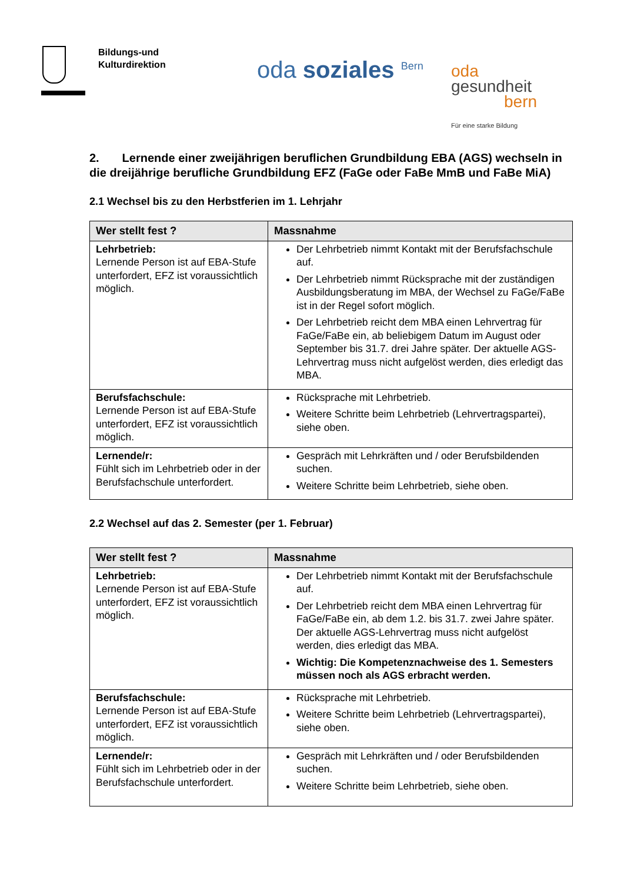Bildungs-und
Kulturdirektion
oda soziales <sup>Bern</sup>
oda
gesundheit
bern
Für eine starke Bildung
2. Lernende einer zweijährigen beruflichen Grundbildung EBA (AGS) wechseln in die dreijährige berufliche Grundbildung EFZ (FaGe oder FaBe MmB und FaBe MiA)
2.1 Wechsel bis zu den Herbstferien im 1. Lehrjahr
| Wer stellt fest ? | Massnahme |
| --- | --- |
| Lehrbetrieb: Lernende Person ist auf EBA-Stufe unterfordert, EFZ ist voraussichtlich möglich. | Der Lehrbetrieb nimmt Kontakt mit der Berufsfachschule auf. Der Lehrbetrieb nimmt Rücksprache mit der zuständigen Ausbildungsberatung im MBA, der Wechsel zu FaGe/FaBe ist in der Regel sofort möglich. Der Lehrbetrieb reicht dem MBA einen Lehrvertrag für FaGe/FaBe ein, ab beliebigem Datum im August oder September bis 31.7. drei Jahre später. Der aktuelle AGS-Lehrvertrag muss nicht aufgelöst werden, dies erledigt das MBA. |
| Berufsfachschule: Lernende Person ist auf EBA-Stufe unterfordert, EFZ ist voraussichtlich möglich. | Rücksprache mit Lehrbetrieb. Weitere Schritte beim Lehrbetrieb (Lehrvertragspartei), siehe oben. |
| Lernende/r: Fühlt sich im Lehrbetrieb oder in der Berufsfachschule unterfordert. | Gespräch mit Lehrkräften und / oder Berufsbildenden suchen. Weitere Schritte beim Lehrbetrieb, siehe oben. |
2.2 Wechsel auf das 2. Semester (per 1. Februar)
| Wer stellt fest ? | Massnahme |
| --- | --- |
| Lehrbetrieb: Lernende Person ist auf EBA-Stufe unterfordert, EFZ ist voraussichtlich möglich. | Der Lehrbetrieb nimmt Kontakt mit der Berufsfachschule auf. Der Lehrbetrieb reicht dem MBA einen Lehrvertrag für FaGe/FaBe ein, ab dem 1.2. bis 31.7. zwei Jahre später. Der aktuelle AGS-Lehrvertrag muss nicht aufgelöst werden, dies erledigt das MBA. Wichtig: Die Kompetenznachweise des 1. Semesters müssen noch als AGS erbracht werden. |
| Berufsfachschule: Lernende Person ist auf EBA-Stufe unterfordert, EFZ ist voraussichtlich möglich. | Rücksprache mit Lehrbetrieb. Weitere Schritte beim Lehrbetrieb (Lehrvertragspartei), siehe oben. |
| Lernende/r: Fühlt sich im Lehrbetrieb oder in der Berufsfachschule unterfordert. | Gespräch mit Lehrkräften und / oder Berufsbildenden suchen. Weitere Schritte beim Lehrbetrieb, siehe oben. |